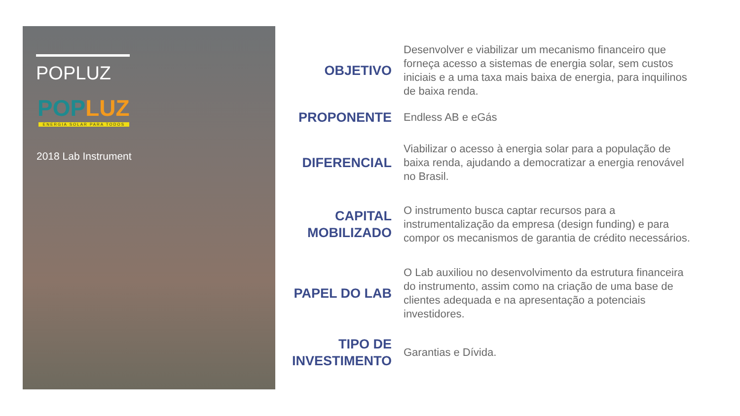POPLUZ
POPLUZ
ENERGIA SOLAR PARA TODOS
2018 Lab Instrument
OBJETIVO
Desenvolver e viabilizar um mecanismo financeiro que forneça acesso a sistemas de energia solar, sem custos iniciais e a uma taxa mais baixa de energia, para inquilinos de baixa renda.
PROPONENTE
Endless AB e eGás
DIFERENCIAL
Viabilizar o acesso à energia solar para a população de baixa renda, ajudando a democratizar a energia renovável no Brasil.
CAPITAL MOBILIZADO
O instrumento busca captar recursos para a instrumentalização da empresa (design funding) e para compor os mecanismos de garantia de crédito necessários.
PAPEL DO LAB
O Lab auxiliou no desenvolvimento da estrutura financeira do instrumento, assim como na criação de uma base de clientes adequada e na apresentação a potenciais investidores.
TIPO DE INVESTIMENTO
Garantias e Dívida.